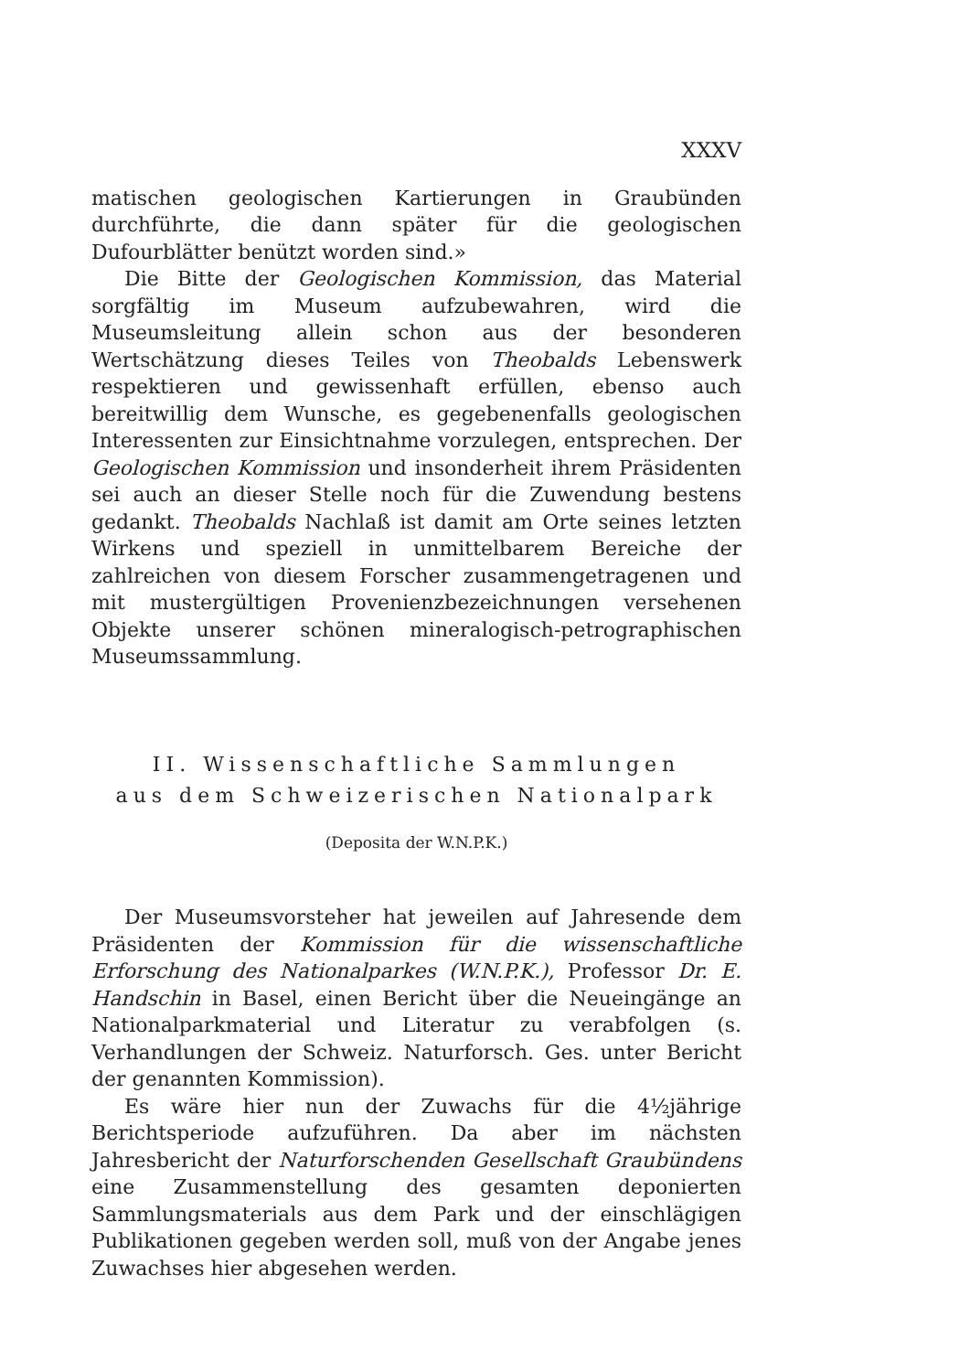XXXV
matischen geologischen Kartierungen in Graubünden durchführte, die dann später für die geologischen Dufourblätter benützt worden sind.»
Die Bitte der Geologischen Kommission, das Material sorgfältig im Museum aufzubewahren, wird die Museumsleitung allein schon aus der besonderen Wertschätzung dieses Teiles von Theobalds Lebenswerk respektieren und gewissenhaft erfüllen, ebenso auch bereitwillig dem Wunsche, es gegebenenfalls geologischen Interessenten zur Einsichtnahme vorzulegen, entsprechen. Der Geologischen Kommission und insonderheit ihrem Präsidenten sei auch an dieser Stelle noch für die Zuwendung bestens gedankt. Theobalds Nachlaß ist damit am Orte seines letzten Wirkens und speziell in unmittelbarem Bereiche der zahlreichen von diesem Forscher zusammengetragenen und mit mustergültigen Provenienzbezeichnungen versehenen Objekte unserer schönen mineralogisch-petrographischen Museumssammlung.
II. Wissenschaftliche Sammlungen
aus dem Schweizerischen Nationalpark
(Deposita der W.N.P.K.)
Der Museumsvorsteher hat jeweilen auf Jahresende dem Präsidenten der Kommission für die wissenschaftliche Erforschung des Nationalparkes (W.N.P.K.), Professor Dr. E. Handschin in Basel, einen Bericht über die Neueingänge an Nationalparkmaterial und Literatur zu verabfolgen (s. Verhandlungen der Schweiz. Naturforsch. Ges. unter Bericht der genannten Kommission).
Es wäre hier nun der Zuwachs für die 4½jährige Berichtsperiode aufzuführen. Da aber im nächsten Jahresbericht der Naturforschenden Gesellschaft Graubündens eine Zusammenstellung des gesamten deponierten Sammlungsmaterials aus dem Park und der einschlägigen Publikationen gegeben werden soll, muß von der Angabe jenes Zuwachses hier abgesehen werden.